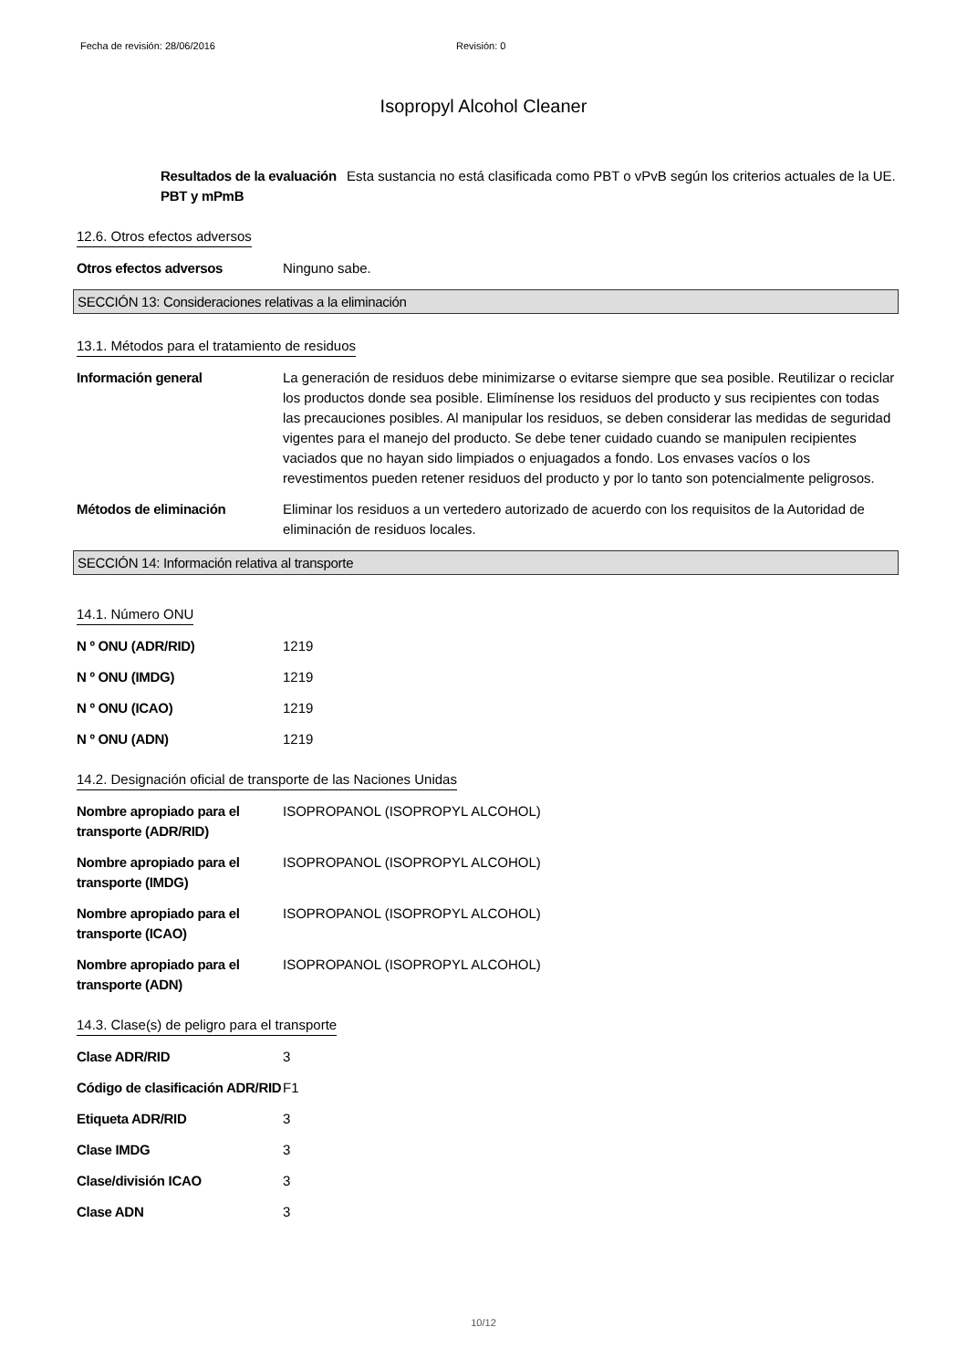Fecha de revisión: 28/06/2016 Revisión: 0
Isopropyl Alcohol Cleaner
Resultados de la evaluación PBT y mPmB
Esta sustancia no está clasificada como PBT o vPvB según los criterios actuales de la UE.
12.6. Otros efectos adversos
Otros efectos adversos Ninguno sabe.
SECCIÓN 13: Consideraciones relativas a la eliminación
13.1. Métodos para el tratamiento de residuos
Información general La generación de residuos debe minimizarse o evitarse siempre que sea posible. Reutilizar o reciclar los productos donde sea posible. Elimínense los residuos del producto y sus recipientes con todas las precauciones posibles. Al manipular los residuos, se deben considerar las medidas de seguridad vigentes para el manejo del producto. Se debe tener cuidado cuando se manipulen recipientes vaciados que no hayan sido limpiados o enjuagados a fondo. Los envases vacíos o los revestimentos pueden retener residuos del producto y por lo tanto son potencialmente peligrosos.
Métodos de eliminación Eliminar los residuos a un vertedero autorizado de acuerdo con los requisitos de la Autoridad de eliminación de residuos locales.
SECCIÓN 14: Información relativa al transporte
14.1. Número ONU
N º ONU (ADR/RID) 1219
N º ONU (IMDG) 1219
N º ONU (ICAO) 1219
N º ONU (ADN) 1219
14.2. Designación oficial de transporte de las Naciones Unidas
Nombre apropiado para el transporte (ADR/RID)
ISOPROPANOL (ISOPROPYL ALCOHOL)
Nombre apropiado para el transporte (IMDG)
ISOPROPANOL (ISOPROPYL ALCOHOL)
Nombre apropiado para el transporte (ICAO)
ISOPROPANOL (ISOPROPYL ALCOHOL)
Nombre apropiado para el transporte (ADN)
ISOPROPANOL (ISOPROPYL ALCOHOL)
14.3. Clase(s) de peligro para el transporte
Clase ADR/RID 3
Código de clasificación ADR/RID
F1
Etiqueta ADR/RID 3
Clase IMDG 3
Clase/división ICAO 3
Clase ADN 3
10/12